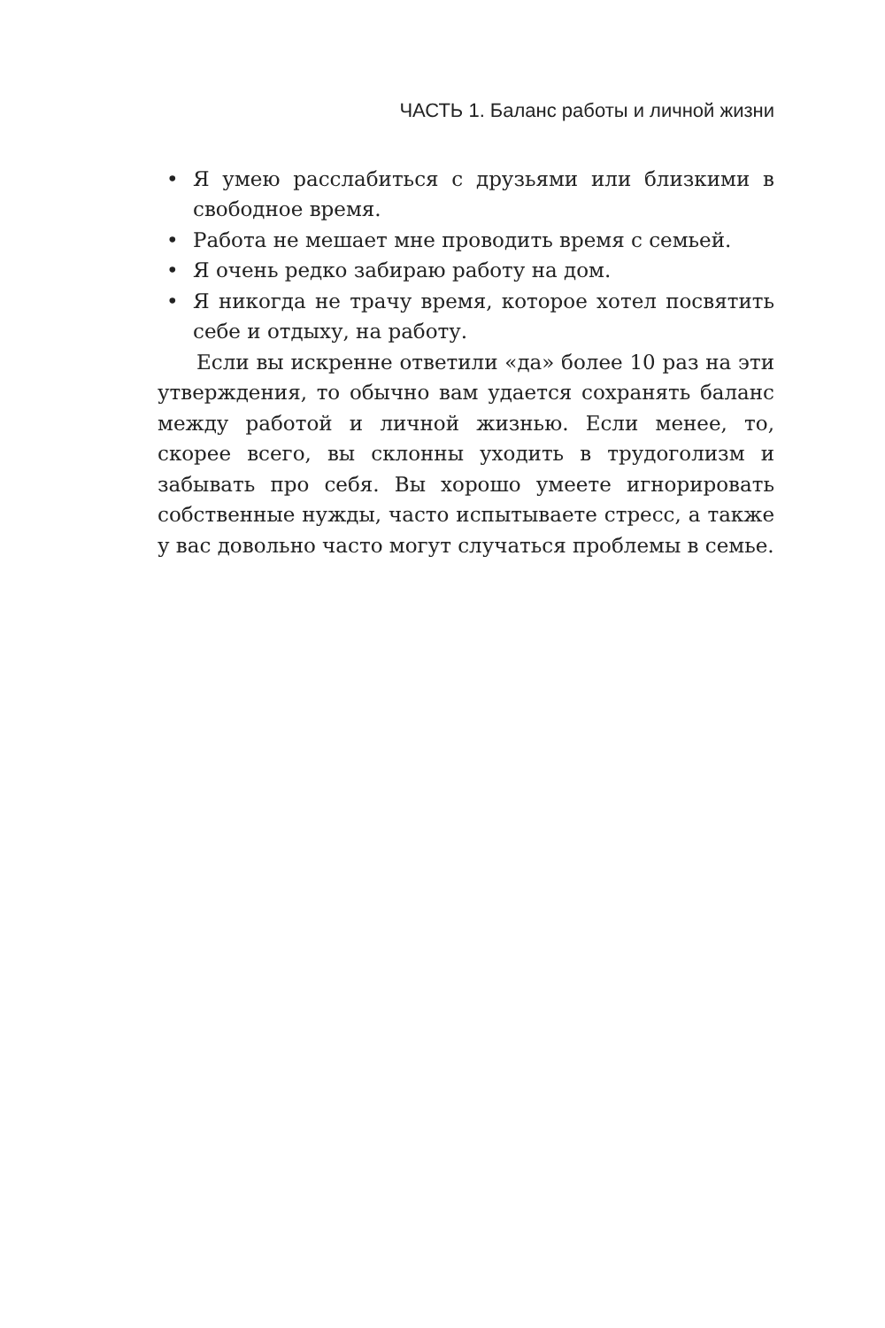ЧАСТЬ 1. Баланс работы и личной жизни
• Я умею расслабиться с друзьями или близкими в свобод­ное время.
• Работа не мешает мне проводить время с семьей.
• Я очень редко забираю работу на дом.
• Я никогда не трачу время, которое хотел посвятить себе и отдыху, на работу.
Если вы искренне ответили «да» более 10 раз на эти утверждения, то обычно вам удается сохранять баланс меж­ду работой и личной жизнью. Если менее, то, скорее всего, вы склонны уходить в трудоголизм и забывать про себя. Вы хоро­шо умеете игнорировать собственные нужды, часто испытыва­ете стресс, а также у вас довольно часто могут случаться про­блемы в семье.